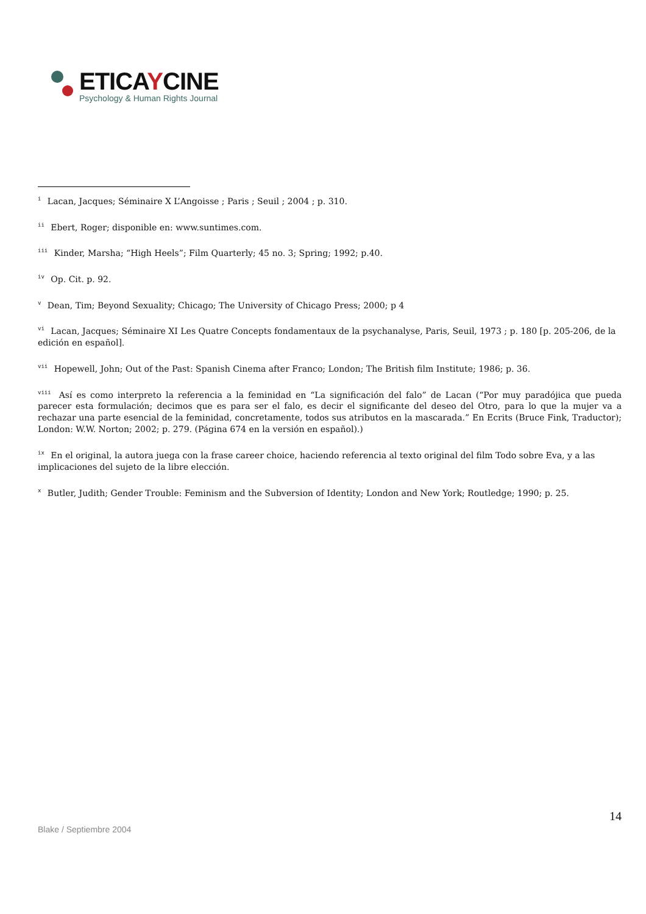ETICAYCINE
Psychology & Human Rights Journal
<sup>i</sup> Lacan, Jacques; Séminaire X L’Angoisse ; Paris ; Seuil ; 2004 ; p. 310.
<sup>ii</sup> Ebert, Roger; disponible en: www.suntimes.com.
<sup>iii</sup> Kinder, Marsha; “High Heels”; Film Quarterly; 45 no. 3; Spring; 1992; p.40.
<sup>iv</sup> Op. Cit. p. 92.
<sup>v</sup> Dean, Tim; Beyond Sexuality; Chicago; The University of Chicago Press; 2000; p 4
<sup>vi</sup> Lacan, Jacques; Séminaire XI Les Quatre Concepts fondamentaux de la psychanalyse, Paris, Seuil, 1973 ; p. 180 [p. 205-206, de la edición en español].
<sup>vii</sup> Hopewell, John; Out of the Past: Spanish Cinema after Franco; London; The British film Institute; 1986; p. 36.
<sup>viii</sup> Así es como interpreto la referencia a la feminidad en “La significación del falo” de Lacan (“Por muy paradójica que pueda parecer esta formulación; decimos que es para ser el falo, es decir el significante del deseo del Otro, para lo que la mujer va a rechazar una parte esencial de la feminidad, concretamente, todos sus atributos en la mascarada.” En Ecrits (Bruce Fink, Traductor); London: W.W. Norton; 2002; p. 279. (Página 674 en la versión en español).)
<sup>ix</sup> En el original, la autora juega con la frase career choice, haciendo referencia al texto original del film Todo sobre Eva, y a las implicaciones del sujeto de la libre elección.
<sup>x</sup> Butler, Judith; Gender Trouble: Feminism and the Subversion of Identity; London and New York; Routledge; 1990; p. 25.
14
Blake / Septiembre 2004